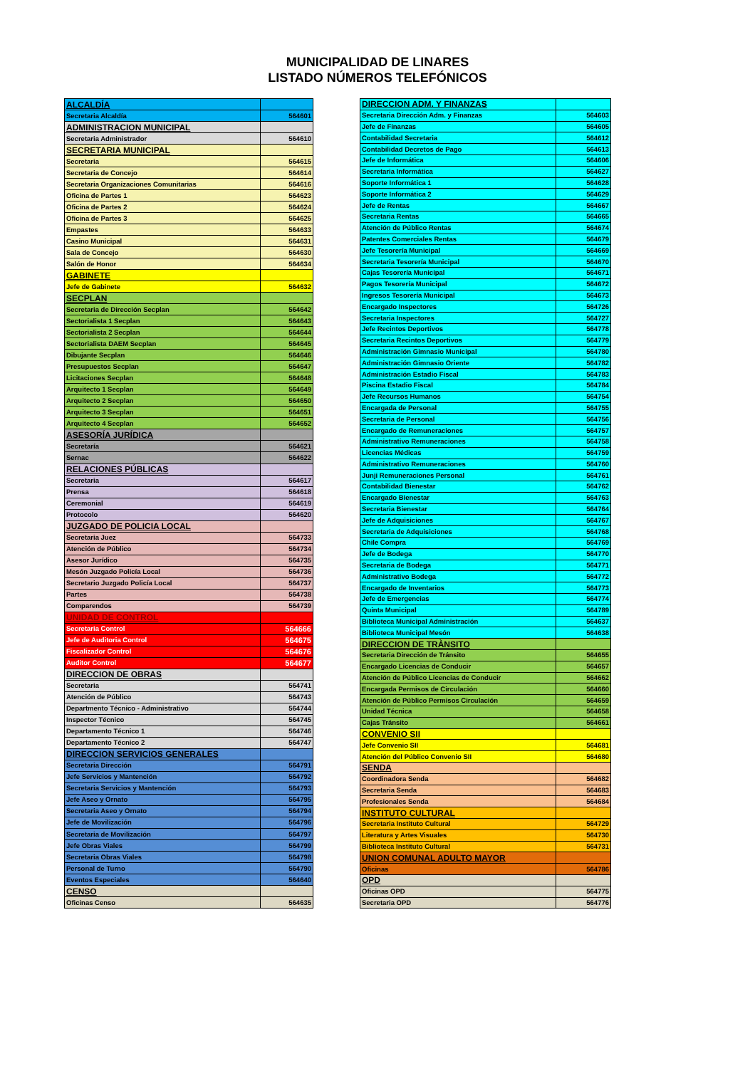MUNICIPALIDAD DE LINARES
LISTADO NÚMEROS TELEFÓNICOS
| ALCALDÍA | |
| Secretaria Alcaldía | 564601 |
| ADMINISTRACION MUNICIPAL | |
| Secretaria Administrador | 564610 |
| SECRETARIA MUNICIPAL | |
| Secretaria | 564615 |
| Secretaria de Concejo | 564614 |
| Secretaria Organizaciones Comunitarias | 564616 |
| Oficina de Partes 1 | 564623 |
| Oficina de Partes 2 | 564624 |
| Oficina de Partes 3 | 564625 |
| Empastes | 564633 |
| Casino Municipal | 564631 |
| Sala de Concejo | 564630 |
| Salón de Honor | 564634 |
| GABINETE | |
| Jefe de Gabinete | 564632 |
| SECPLAN | |
| Secretaria de Dirección Secplan | 564642 |
| Sectorialista 1 Secplan | 564643 |
| Sectorialista 2 Secplan | 564644 |
| Sectorialista DAEM Secplan | 564645 |
| Dibujante Secplan | 564646 |
| Presupuestos Secplan | 564647 |
| Licitaciones Secplan | 564648 |
| Arquitecto 1 Secplan | 564649 |
| Arquitecto 2 Secplan | 564650 |
| Arquitecto 3 Secplan | 564651 |
| Arquitecto 4 Secplan | 564652 |
| ASESORÍA JURÍDICA | |
| Secretaría | 564621 |
| Sernac | 564622 |
| RELACIONES PÚBLICAS | |
| Secretaria | 564617 |
| Prensa | 564618 |
| Ceremonial | 564619 |
| Protocolo | 564620 |
| JUZGADO DE POLICIA LOCAL | |
| Secretaria Juez | 564733 |
| Atención de Público | 564734 |
| Asesor Jurídico | 564735 |
| Mesón Juzgado Policía Local | 564736 |
| Secretario Juzgado Policía Local | 564737 |
| Partes | 564738 |
| Comparendos | 564739 |
| UNIDAD DE CONTROL | |
| Secretaria Control | 564666 |
| Jefe de Auditoria Control | 564675 |
| Fiscalizador Control | 564676 |
| Auditor Control | 564677 |
| DIRECCION DE OBRAS | |
| Secretaria | 564741 |
| Atención de Público | 564743 |
| Departmento Técnico - Administrativo | 564744 |
| Inspector Técnico | 564745 |
| Departamento Técnico 1 | 564746 |
| Departamento Técnico 2 | 564747 |
| DIRECCION SERVICIOS GENERALES | |
| Secretaria Dirección | 564791 |
| Jefe Servicios y Mantención | 564792 |
| Secretaria Servicios y Mantención | 564793 |
| Jefe Aseo y Ornato | 564795 |
| Secretaria Aseo y Ornato | 564794 |
| Jefe de Movilización | 564796 |
| Secretaria de Movilización | 564797 |
| Jefe Obras Viales | 564799 |
| Secretaria Obras Viales | 564798 |
| Personal de Turno | 564790 |
| Eventos Especiales | 564640 |
| CENSO | |
| Oficinas Censo | 564635 |
| DIRECCION ADM. Y FINANZAS | |
| Secretaria Dirección Adm. y Finanzas | 564603 |
| Jefe de Finanzas | 564605 |
| Contabilidad Secretaria | 564612 |
| Contabilidad Decretos de Pago | 564613 |
| Jefe de Informática | 564606 |
| Secretaria Informática | 564627 |
| Soporte Informática 1 | 564628 |
| Soporte Informática 2 | 564629 |
| Jefe de Rentas | 564667 |
| Secretaria Rentas | 564665 |
| Atención de Público Rentas | 564674 |
| Patentes Comerciales Rentas | 564679 |
| Jefe Tesorería Municipal | 564669 |
| Secretaria Tesorería Municipal | 564670 |
| Cajas Tesorería Municipal | 564671 |
| Pagos Tesorería Municipal | 564672 |
| Ingresos Tesorería Municipal | 564673 |
| Encargado Inspectores | 564726 |
| Secretaria Inspectores | 564727 |
| Jefe Recintos Deportivos | 564778 |
| Secretaria Recintos Deportivos | 564779 |
| Administración Gimnasio Municipal | 564780 |
| Administración Gimnasio Oriente | 564782 |
| Administración Estadio Fiscal | 564783 |
| Piscina Estadio Fiscal | 564784 |
| Jefe Recursos Humanos | 564754 |
| Encargada de Personal | 564755 |
| Secretaria de Personal | 564756 |
| Encargado de Remuneraciones | 564757 |
| Administrativo Remuneraciones | 564758 |
| Licencias Médicas | 564759 |
| Administrativo Remuneraciones | 564760 |
| Junji Remuneraciones Personal | 564761 |
| Contabilidad Bienestar | 564762 |
| Encargado Bienestar | 564763 |
| Secretaria Bienestar | 564764 |
| Jefe de Adquisiciones | 564767 |
| Secretaria de Adquisiciones | 564768 |
| Chile Compra | 564769 |
| Jefe de Bodega | 564770 |
| Secretaria de Bodega | 564771 |
| Administrativo Bodega | 564772 |
| Encargado de Inventarios | 564773 |
| Jefe de Emergencias | 564774 |
| Quinta Municipal | 564789 |
| Biblioteca Municipal Administración | 564637 |
| Biblioteca Municipal Mesón | 564638 |
| DIRECCION DE TRÀNSITO | |
| Secretaria Dirección de Tránsito | 564655 |
| Encargado Licencias de Conducir | 564657 |
| Atención de Público Licencias de Conducir | 564662 |
| Encargada Permisos de Circulación | 564660 |
| Atención de Público Permisos Circulación | 564659 |
| Unidad Técnica | 564658 |
| Cajas Tránsito | 564661 |
| CONVENIO SII | |
| Jefe Convenio SII | 564681 |
| Atención del Público Convenio SII | 564680 |
| SENDA | |
| Coordinadora Senda | 564682 |
| Secretaria Senda | 564683 |
| Profesionales Senda | 564684 |
| INSTITUTO CULTURAL | |
| Secretaria Instituto Cultural | 564729 |
| Literatura y Artes Visuales | 564730 |
| Biblioteca Instituto Cultural | 564731 |
| UNION COMUNAL ADULTO MAYOR | |
| Oficinas | 564786 |
| OPD | |
| Oficinas OPD | 564775 |
| Secretaria OPD | 564776 |